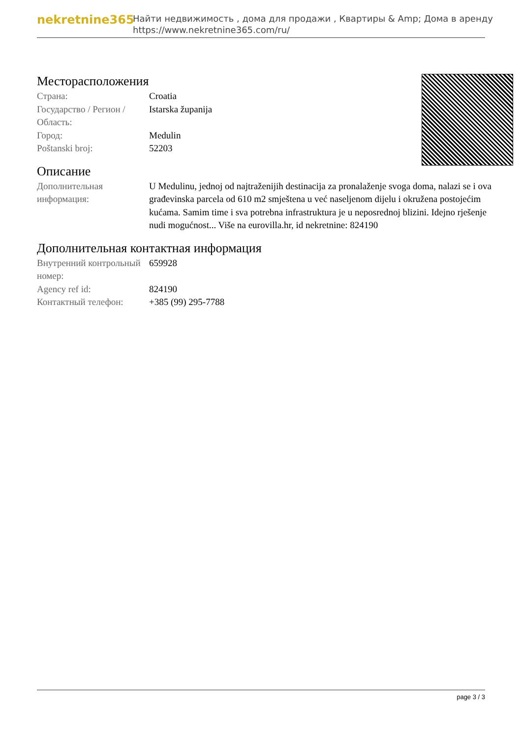nekretnine365
Найти недвижимость , дома для продажи , Квартиры & Amp; Дома в аренду
https://www.nekretnine365.com/ru/
Месторасположения
| Страна: | Croatia |
| Государство / Регион / Область: | Istarska županija |
| Город: | Medulin |
| Poštanski broj: | 52203 |
Описание
| Дополнительная информация: | U Medulinu, jednoj od najtraženijih destinacija za pronalaženje svoga doma, nalazi se i ova građevinska parcela od 610 m2 smještena u već naseljenom dijelu i okružena postojećim kućama. Samim time i sva potrebna infrastruktura je u neposrednoj blizini. Idejno rješenje nudi mogućnost... Više na eurovilla.hr, id nekretnine: 824190 |
Дополнительная контактная информация
| Внутренний контрольный номер: | 659928 |
| Agency ref id: | 824190 |
| Контактный телефон: | +385 (99) 295-7788 |
page 3 / 3